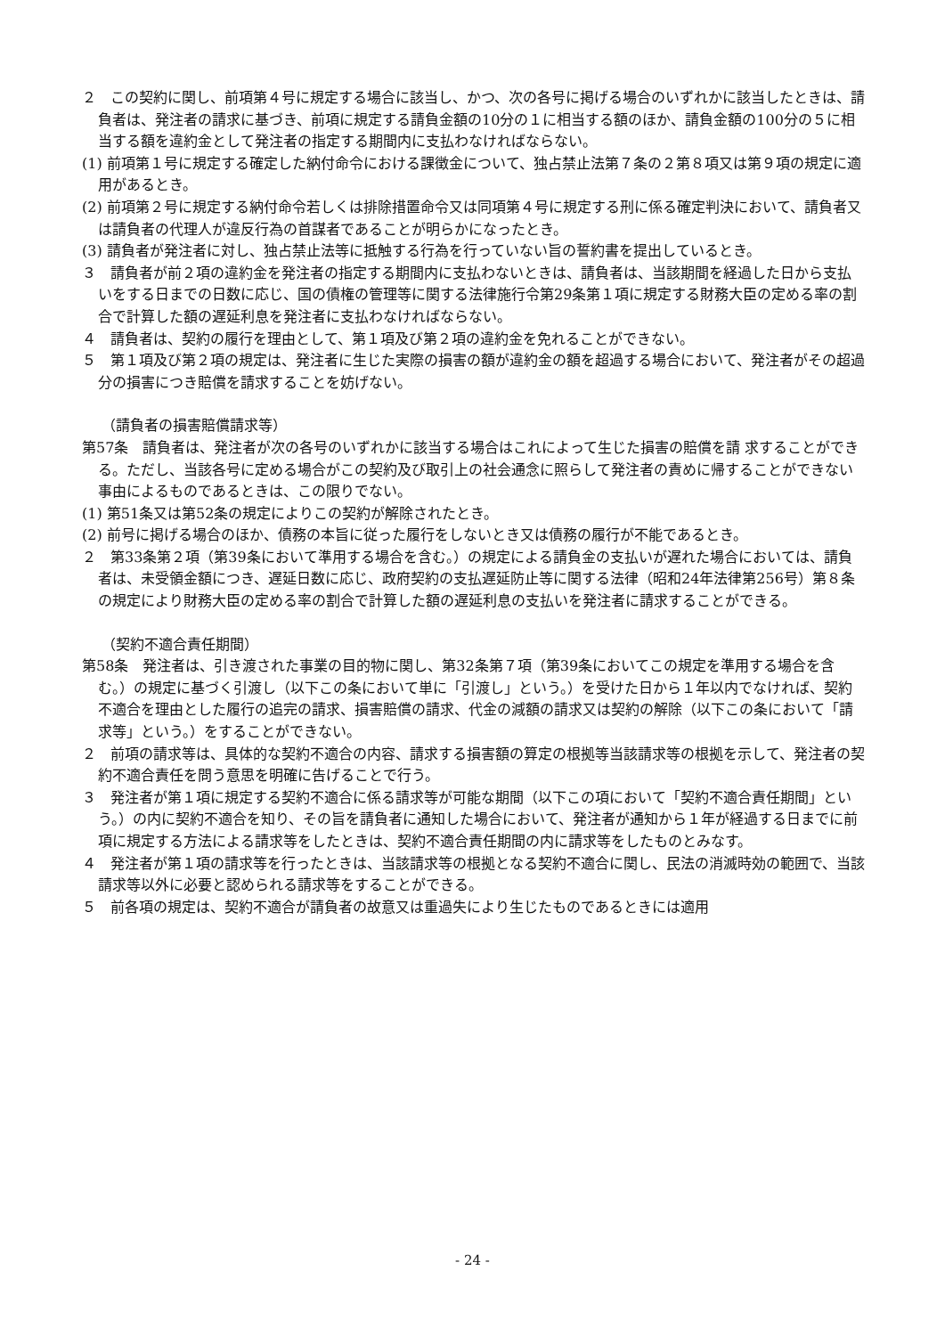２　この契約に関し、前項第４号に規定する場合に該当し、かつ、次の各号に掲げる場合のいずれかに該当したときは、請負者は、発注者の請求に基づき、前項に規定する請負金額の10分の１に相当する額のほか、請負金額の100分の５に相当する額を違約金として発注者の指定する期間内に支払わなければならない。
(1) 前項第１号に規定する確定した納付命令における課徴金について、独占禁止法第７条の２第８項又は第９項の規定に適用があるとき。
(2) 前項第２号に規定する納付命令若しくは排除措置命令又は同項第４号に規定する刑に係る確定判決において、請負者又は請負者の代理人が違反行為の首謀者であることが明らかになったとき。
(3) 請負者が発注者に対し、独占禁止法等に抵触する行為を行っていない旨の誓約書を提出しているとき。
３　請負者が前２項の違約金を発注者の指定する期間内に支払わないときは、請負者は、当該期間を経過した日から支払いをする日までの日数に応じ、国の債権の管理等に関する法律施行令第29条第１項に規定する財務大臣の定める率の割合で計算した額の遅延利息を発注者に支払わなければならない。
４　請負者は、契約の履行を理由として、第１項及び第２項の違約金を免れることができない。
５　第１項及び第２項の規定は、発注者に生じた実際の損害の額が違約金の額を超過する場合において、発注者がその超過分の損害につき賠償を請求することを妨げない。
（請負者の損害賠償請求等）
第57条　請負者は、発注者が次の各号のいずれかに該当する場合はこれによって生じた損害の賠償を請 求することができる。ただし、当該各号に定める場合がこの契約及び取引上の社会通念に照らして発注者の責めに帰することができない事由によるものであるときは、この限りでない。
(1) 第51条又は第52条の規定によりこの契約が解除されたとき。
(2) 前号に掲げる場合のほか、債務の本旨に従った履行をしないとき又は債務の履行が不能であるとき。
２　第33条第２項（第39条において準用する場合を含む。）の規定による請負金の支払いが遅れた場合においては、請負者は、未受領金額につき、遅延日数に応じ、政府契約の支払遅延防止等に関する法律（昭和24年法律第256号）第８条の規定により財務大臣の定める率の割合で計算した額の遅延利息の支払いを発注者に請求することができる。
（契約不適合責任期間）
第58条　発注者は、引き渡された事業の目的物に関し、第32条第７項（第39条においてこの規定を準用する場合を含む。）の規定に基づく引渡し（以下この条において単に「引渡し」という。）を受けた日から１年以内でなければ、契約不適合を理由とした履行の追完の請求、損害賠償の請求、代金の減額の請求又は契約の解除（以下この条において「請求等」という。）をすることができない。
２　前項の請求等は、具体的な契約不適合の内容、請求する損害額の算定の根拠等当該請求等の根拠を示して、発注者の契約不適合責任を問う意思を明確に告げることで行う。
３　発注者が第１項に規定する契約不適合に係る請求等が可能な期間（以下この項において「契約不適合責任期間」という。）の内に契約不適合を知り、その旨を請負者に通知した場合において、発注者が通知から１年が経過する日までに前項に規定する方法による請求等をしたときは、契約不適合責任期間の内に請求等をしたものとみなす。
４　発注者が第１項の請求等を行ったときは、当該請求等の根拠となる契約不適合に関し、民法の消滅時効の範囲で、当該請求等以外に必要と認められる請求等をすることができる。
５　前各項の規定は、契約不適合が請負者の故意又は重過失により生じたものであるときには適用
- 24 -